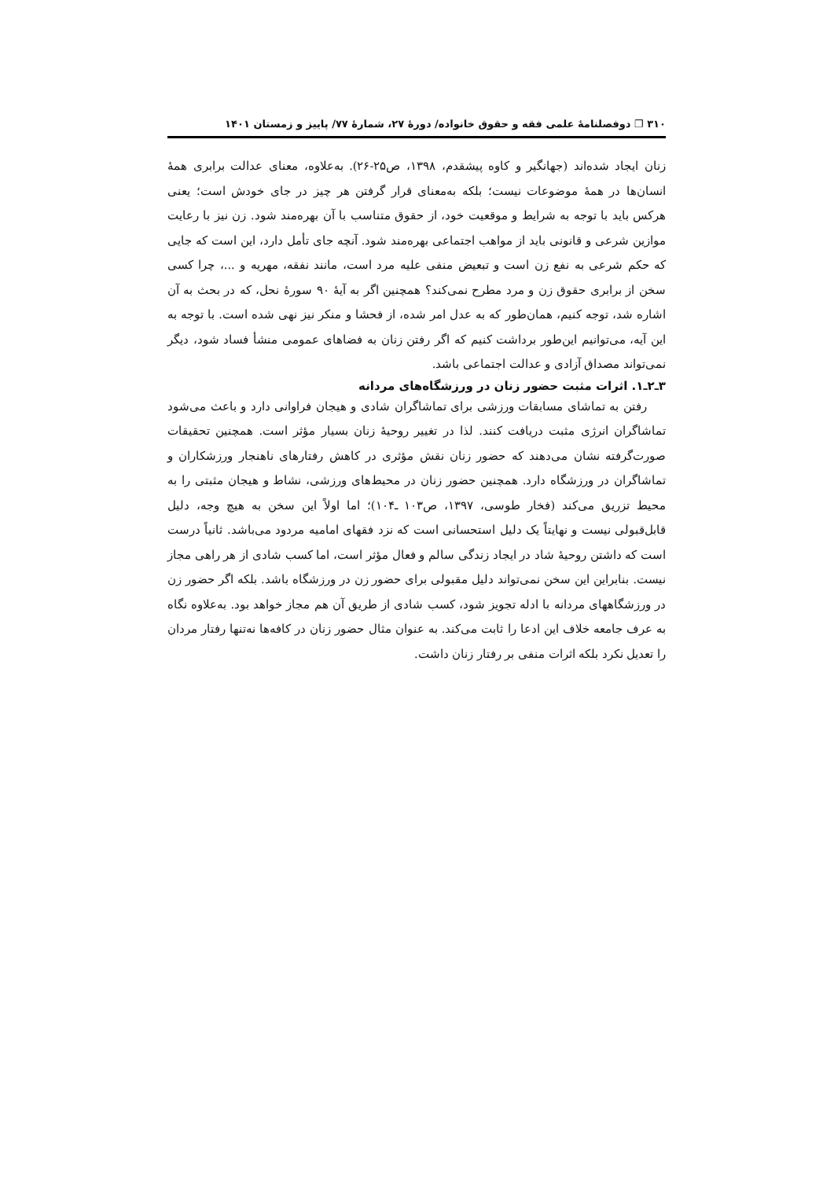۳۱۰ ❐ دوفصلنامۀ علمی فقه و حقوق خانواده/ دورۀ ۲۷، شمارۀ ۷۷/ پاییز و زمستان ۱۴۰۱
زنان ایجاد شده‌اند (جهانگیر و کاوه پیشقدم، ۱۳۹۸، ص۲۵-۲۶). به‌علاوه، معنای عدالت برابری همۀ انسان‌ها در همۀ موضوعات نیست؛ بلکه به‌معنای قرار گرفتن هر چیز در جای خودش است؛ یعنی هرکس باید با توجه به شرایط و موقعیت خود، از حقوق متناسب با آن بهره‌مند شود. زن نیز با رعایت موازین شرعی و قانونی باید از مواهب اجتماعی بهره‌مند شود. آنچه جای تأمل دارد، این است که جایی که حکم شرعی به نفع زن است و تبعیض منفی علیه مرد است، مانند نفقه، مهریه و ...، چرا کسی سخن از برابری حقوق زن و مرد مطرح نمی‌کند؟ همچنین اگر به آیۀ ۹۰ سورۀ نحل، که در بحث به آن اشاره شد، توجه کنیم، همان‌طور که به عدل امر شده، از فحشا و منکر نیز نهی شده است. با توجه به این آیه، می‌توانیم این‌طور برداشت کنیم که اگر رفتن زنان به فضاهای عمومی منشأ فساد شود، دیگر نمی‌تواند مصداق آزادی و عدالت اجتماعی باشد.
۳ـ۲ـ۱. اثرات مثبت حضور زنان در ورزشگاه‌های مردانه
رفتن به تماشای مسابقات ورزشی برای تماشاگران شادی و هیجان فراوانی دارد و باعث می‌شود تماشاگران انرژی مثبت دریافت کنند. لذا در تغییر روحیۀ زنان بسیار مؤثر است. همچنین تحقیقات صورت‌گرفته نشان می‌دهند که حضور زنان نقش مؤثری در کاهش رفتارهای ناهنجار ورزشکاران و تماشاگران در ورزشگاه دارد. همچنین حضور زنان در محیط‌های ورزشی، نشاط و هیجان مثبتی را به محیط تزریق می‌کند (فخار طوسی، ۱۳۹۷، ص۱۰۳ ـ۱۰۴)؛ اما اولاً این سخن به هیچ وجه، دلیل قابل‌قبولی نیست و نهایتاً یک دلیل استحسانی است که نزد فقهای امامیه مردود می‌باشد. ثانیاً درست است که داشتن روحیۀ شاد در ایجاد زندگی سالم و فعال مؤثر است، اما کسب شادی از هر راهی مجاز نیست. بنابراین این سخن نمی‌تواند دلیل مقبولی برای حضور زن در ورزشگاه باشد. بلکه اگر حضور زن در ورزشگاههای مردانه با ادله تجویز شود، کسب شادی از طریق آن هم مجاز خواهد بود. به‌علاوه نگاه به عرف جامعه خلاف این ادعا را ثابت می‌کند. به عنوان مثال حضور زنان در کافه‌ها نه‌تنها رفتار مردان را تعدیل نکرد بلکه اثرات منفی بر رفتار زنان داشت.